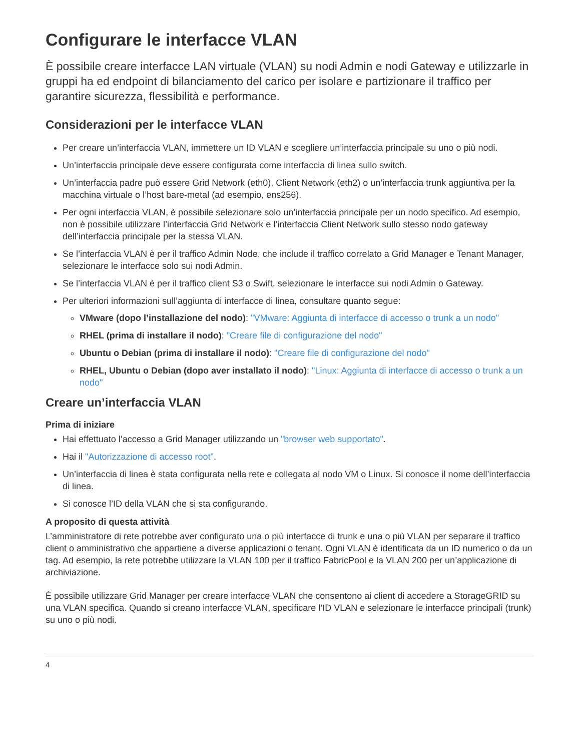Configurare le interfacce VLAN
È possibile creare interfacce LAN virtuale (VLAN) su nodi Admin e nodi Gateway e utilizzarle in gruppi ha ed endpoint di bilanciamento del carico per isolare e partizionare il traffico per garantire sicurezza, flessibilità e performance.
Considerazioni per le interfacce VLAN
Per creare un’interfaccia VLAN, immettere un ID VLAN e scegliere un’interfaccia principale su uno o più nodi.
Un’interfaccia principale deve essere configurata come interfaccia di linea sullo switch.
Un’interfaccia padre può essere Grid Network (eth0), Client Network (eth2) o un’interfaccia trunk aggiuntiva per la macchina virtuale o l’host bare-metal (ad esempio, ens256).
Per ogni interfaccia VLAN, è possibile selezionare solo un’interfaccia principale per un nodo specifico. Ad esempio, non è possibile utilizzare l’interfaccia Grid Network e l’interfaccia Client Network sullo stesso nodo gateway dell’interfaccia principale per la stessa VLAN.
Se l’interfaccia VLAN è per il traffico Admin Node, che include il traffico correlato a Grid Manager e Tenant Manager, selezionare le interfacce solo sui nodi Admin.
Se l’interfaccia VLAN è per il traffico client S3 o Swift, selezionare le interfacce sui nodi Admin o Gateway.
Per ulteriori informazioni sull’aggiunta di interfacce di linea, consultare quanto segue:
VMware (dopo l’installazione del nodo): "VMware: Aggiunta di interfacce di accesso o trunk a un nodo"
RHEL (prima di installare il nodo): "Creare file di configurazione del nodo"
Ubuntu o Debian (prima di installare il nodo): "Creare file di configurazione del nodo"
RHEL, Ubuntu o Debian (dopo aver installato il nodo): "Linux: Aggiunta di interfacce di accesso o trunk a un nodo"
Creare un’interfaccia VLAN
Prima di iniziare
Hai effettuato l’accesso a Grid Manager utilizzando un "browser web supportato".
Hai il "Autorizzazione di accesso root".
Un’interfaccia di linea è stata configurata nella rete e collegata al nodo VM o Linux. Si conosce il nome dell’interfaccia di linea.
Si conosce l’ID della VLAN che si sta configurando.
A proposito di questa attività
L’amministratore di rete potrebbe aver configurato una o più interfacce di trunk e una o più VLAN per separare il traffico client o amministrativo che appartiene a diverse applicazioni o tenant. Ogni VLAN è identificata da un ID numerico o da un tag. Ad esempio, la rete potrebbe utilizzare la VLAN 100 per il traffico FabricPool e la VLAN 200 per un’applicazione di archiviazione.
È possibile utilizzare Grid Manager per creare interfacce VLAN che consentono ai client di accedere a StorageGRID su una VLAN specifica. Quando si creano interfacce VLAN, specificare l’ID VLAN e selezionare le interfacce principali (trunk) su uno o più nodi.
4